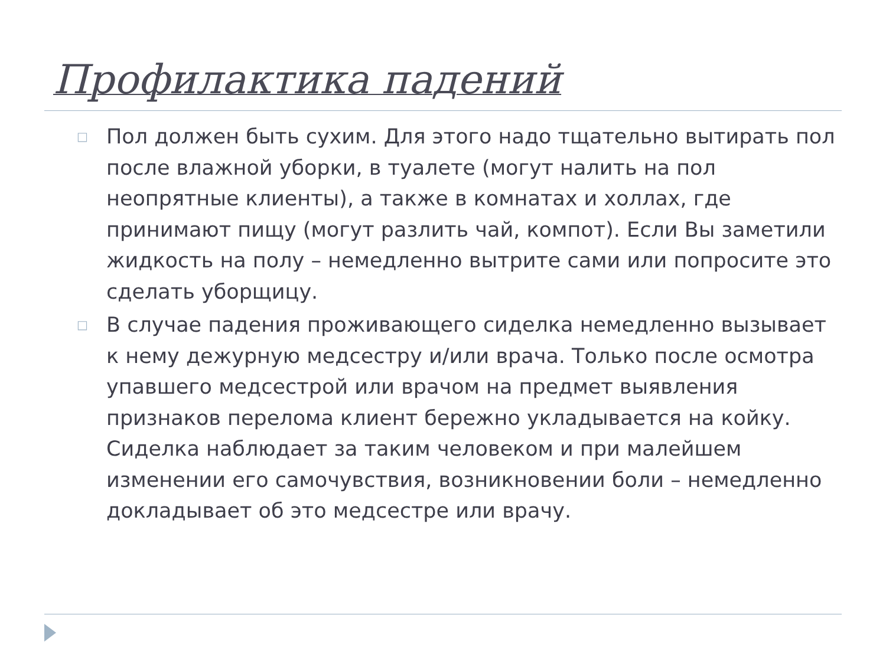Профилактика падений
□ Пол должен быть сухим. Для этого надо тщательно вытирать пол после влажной уборки, в туалете (могут налить на пол неопрятные клиенты), а также в комнатах и холлах, где принимают пищу (могут разлить чай, компот). Если Вы заметили жидкость на полу – немедленно вытрите сами или попросите это сделать уборщицу.
□ В случае падения проживающего сиделка немедленно вызывает к нему дежурную медсестру и/или врача. Только после осмотра упавшего медсестрой или врачом на предмет выявления признаков перелома клиент бережно укладывается на койку. Сиделка наблюдает за таким человеком и при малейшем изменении его самочувствия, возникновении боли – немедленно докладывает об это медсестре или врачу.